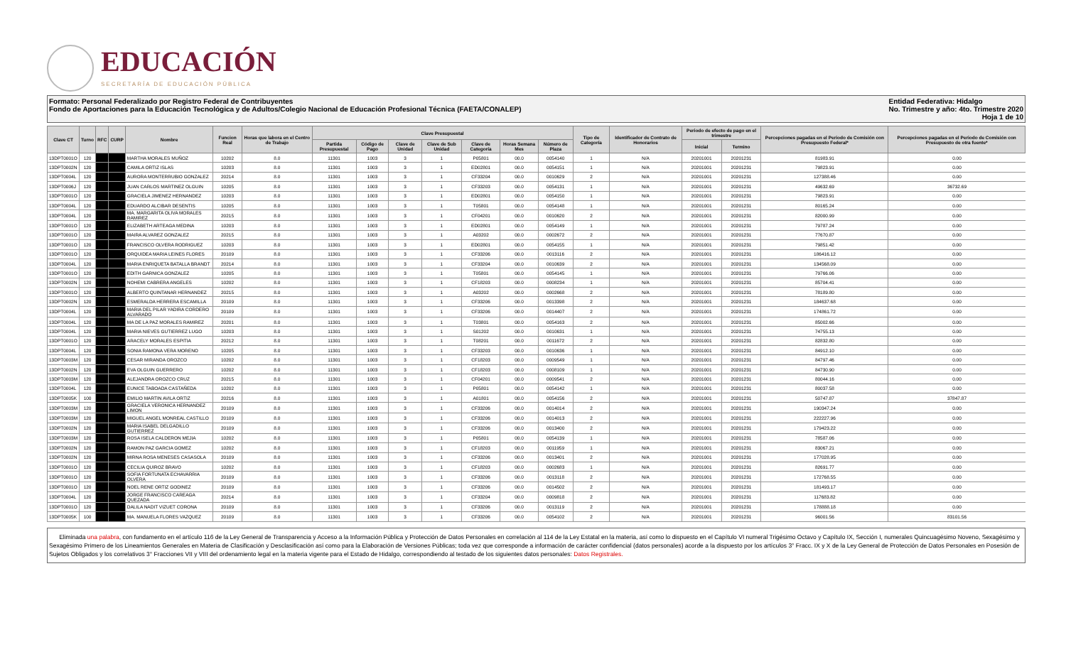EDUCACIÓN
SECRETARÍA DE EDUCACIÓN PÚBLICA
Formato: Personal Federalizado por Registro Federal de Contribuyentes
Fondo de Aportaciones para la Educación Tecnológica y de Adultos/Colegio Nacional de Educación Profesional Técnica (FAETA/CONALEP)
Entidad Federativa: Hidalgo
No. Trimestre y año: 4to. Trimestre 2020
Hoja 1 de 10
| Clave CT | Turno | RFC | CURP | Nombre | Funcion Real | Horas que labora en el Centro de Trabajo | Clave Presupuestal | | | | | | | Tipo de Categoría | Identificador de Contrato de Honorarios | Periodo de efecto de pago en el trimestre | | Percepciones pagadas en el Periodo de Comisión con Presupuesto Federal* | Percepciones pagadas en el Periodo de Comisión con Presupuesto de otra fuente* |
| --- | --- | --- | --- | --- | --- | --- | --- | --- | --- | --- | --- | --- | --- | --- | --- | --- | --- | --- | --- |
| | | | | | | | Partida Presupuestal | Código de Pago | Clave de Unidad | Clave de Sub Unidad | Clave de Categoría | Horas Semana Mes | Número de Plaza | | | Inicial | Termino | | |
| 13DPT0001O | 120 | | | MARTHA MORALES MUÑOZ | 10202 | 8.0 | 11301 | 1003 | 3 | 1 | P05801 | 00.0 | 0054140 | 1 | N/A | 20201001 | 20201231 | 81983.91 | 0.00 |
| 13DPT0002N | 120 | | | CAMILA ORTIZ ISLAS | 10203 | 8.0 | 11301 | 1003 | 3 | 1 | ED02801 | 00.0 | 0054151 | 1 | N/A | 20201001 | 20201231 | 79823.91 | 0.00 |
| 13DPT0004L | 120 | | | AURORA MONTERRUBIO GONZALEZ | 20214 | 8.0 | 11301 | 1003 | 3 | 1 | CF33204 | 00.0 | 0010629 | 2 | N/A | 20201001 | 20201231 | 127388.46 | 0.00 |
| 13DPT0006J | 120 | | | JUAN CARLOS MARTINEZ OLGUIN | 10205 | 8.0 | 11301 | 1003 | 3 | 1 | CF33203 | 00.0 | 0054131 | 1 | N/A | 20201001 | 20201231 | 49632.69 | 36732.69 |
| 13DPT0001O | 120 | | | GRACIELA JIMENEZ HERNANDEZ | 10203 | 8.0 | 11301 | 1003 | 3 | 1 | ED02801 | 00.0 | 0054150 | 1 | N/A | 20201001 | 20201231 | 79823.91 | 0.00 |
| 13DPT0004L | 120 | | | EDUARDO ALCIBAR DESENTIS | 10205 | 8.0 | 11301 | 1003 | 3 | 1 | T05801 | 00.0 | 0054148 | 1 | N/A | 20201001 | 20201231 | 80165.24 | 0.00 |
| 13DPT0004L | 120 | | | MA. MARGARITA OLIVA MORALES RAMIREZ | 20215 | 8.0 | 11301 | 1003 | 3 | 1 | CF04201 | 00.0 | 0010620 | 2 | N/A | 20201001 | 20201231 | 82000.99 | 0.00 |
| 13DPT0001O | 120 | | | ELIZABETH ARTEAGA MEDINA | 10203 | 8.0 | 11301 | 1003 | 3 | 1 | ED02801 | 00.0 | 0054149 | 1 | N/A | 20201001 | 20201231 | 79787.24 | 0.00 |
| 13DPT0001O | 120 | | | MAIRA ALVAREZ GONZALEZ | 20215 | 8.0 | 11301 | 1003 | 3 | 1 | A03202 | 00.0 | 0002672 | 2 | N/A | 20201001 | 20201231 | 77670.87 | 0.00 |
| 13DPT0001O | 120 | | | FRANCISCO OLVERA RODRIGUEZ | 10203 | 8.0 | 11301 | 1003 | 3 | 1 | ED02801 | 00.0 | 0054155 | 1 | N/A | 20201001 | 20201231 | 79851.42 | 0.00 |
| 13DPT0001O | 120 | | | ORQUIDEA MARIA LEINES FLORES | 20109 | 8.0 | 11301 | 1003 | 3 | 1 | CF33206 | 00.0 | 0013116 | 2 | N/A | 20201001 | 20201231 | 186416.12 | 0.00 |
| 13DPT0004L | 120 | | | MARIA ENRIQUETA BATALLA BRANDT | 20214 | 8.0 | 11301 | 1003 | 3 | 1 | CF33204 | 00.0 | 0010639 | 2 | N/A | 20201001 | 20201231 | 134568.09 | 0.00 |
| 13DPT0001O | 120 | | | EDITH GARNICA GONZALEZ | 10205 | 8.0 | 11301 | 1003 | 3 | 1 | T05801 | 00.0 | 0054145 | 1 | N/A | 20201001 | 20201231 | 79766.06 | 0.00 |
| 13DPT0002N | 120 | | | NOHEMI CABRERA ANGELES | 10202 | 8.0 | 11301 | 1003 | 3 | 1 | CF18203 | 00.0 | 0008234 | 1 | N/A | 20201001 | 20201231 | 85704.41 | 0.00 |
| 13DPT0001O | 120 | | | ALBERTO QUINTANAR HERNANDEZ | 20215 | 8.0 | 11301 | 1003 | 3 | 1 | A03202 | 00.0 | 0002668 | 2 | N/A | 20201001 | 20201231 | 78189.80 | 0.00 |
| 13DPT0002N | 120 | | | ESMERALDA HERRERA ESCAMILLA | 20109 | 8.0 | 11301 | 1003 | 3 | 1 | CF33206 | 00.0 | 0013398 | 2 | N/A | 20201001 | 20201231 | 184637.68 | 0.00 |
| 13DPT0004L | 120 | | | MARIA DEL PILAR YADIRA CORDERO ALVARADO | 20109 | 8.0 | 11301 | 1003 | 3 | 1 | CF33206 | 00.0 | 0014407 | 2 | N/A | 20201001 | 20201231 | 174861.72 | 0.00 |
| 13DPT0004L | 120 | | | MA DE LA PAZ MORALES RAMIREZ | 20201 | 8.0 | 11301 | 1003 | 3 | 1 | T03801 | 00.0 | 0054163 | 2 | N/A | 20201001 | 20201231 | 85002.66 | 0.00 |
| 13DPT0004L | 120 | | | MARIA NIEVES GUTIERREZ LUGO | 10203 | 8.0 | 11301 | 1003 | 3 | 1 | S01202 | 00.0 | 0010631 | 1 | N/A | 20201001 | 20201231 | 74755.13 | 0.00 |
| 13DPT0001O | 120 | | | ARACELY MORALES ESPITIA | 20212 | 8.0 | 11301 | 1003 | 3 | 1 | T08201 | 00.0 | 0011672 | 2 | N/A | 20201001 | 20201231 | 82832.80 | 0.00 |
| 13DPT0004L | 120 | | | SONIA RAMONA VERA MORENO | 10205 | 8.0 | 11301 | 1003 | 3 | 1 | CF33203 | 00.0 | 0010636 | 1 | N/A | 20201001 | 20201231 | 84912.10 | 0.00 |
| 13DPT0003M | 120 | | | CESAR MIRANDA OROZCO | 10202 | 8.0 | 11301 | 1003 | 3 | 1 | CF18203 | 00.0 | 0009549 | 1 | N/A | 20201001 | 20201231 | 84797.46 | 0.00 |
| 13DPT0002N | 120 | | | EVA OLGUIN GUERRERO | 10202 | 8.0 | 11301 | 1003 | 3 | 1 | CF18203 | 00.0 | 0008109 | 1 | N/A | 20201001 | 20201231 | 84730.90 | 0.00 |
| 13DPT0003M | 120 | | | ALEJANDRA OROZCO CRUZ | 20215 | 8.0 | 11301 | 1003 | 3 | 1 | CF04201 | 00.0 | 0009541 | 2 | N/A | 20201001 | 20201231 | 80044.16 | 0.00 |
| 13DPT0004L | 120 | | | EUNICE TABOADA CASTAÑEDA | 10202 | 8.0 | 11301 | 1003 | 3 | 1 | P05801 | 00.0 | 0054142 | 1 | N/A | 20201001 | 20201231 | 80037.58 | 0.00 |
| 13DPT0005K | 100 | | | EMILIO MARTIN AVILA ORTIZ | 20216 | 8.0 | 11301 | 1003 | 3 | 1 | A01801 | 00.0 | 0054156 | 2 | N/A | 20201001 | 20201231 | 50747.87 | 37847.87 |
| 13DPT0003M | 120 | | | GRACIELA VERONICA HERNANDEZ LIMON | 20109 | 8.0 | 11301 | 1003 | 3 | 1 | CF33206 | 00.0 | 0014014 | 2 | N/A | 20201001 | 20201231 | 190347.24 | 0.00 |
| 13DPT0003M | 120 | | | MIGUEL ANGEL MONREAL CASTILLO | 20109 | 8.0 | 11301 | 1003 | 3 | 1 | CF33206 | 00.0 | 0014013 | 2 | N/A | 20201001 | 20201231 | 222227.96 | 0.00 |
| 13DPT0002N | 120 | | | MARIA ISABEL DELGADILLO GUTIERREZ | 20109 | 8.0 | 11301 | 1003 | 3 | 1 | CF33206 | 00.0 | 0013400 | 2 | N/A | 20201001 | 20201231 | 179423.22 | 0.00 |
| 13DPT0003M | 120 | | | ROSA ISELA CALDERON MEJIA | 10202 | 8.0 | 11301 | 1003 | 3 | 1 | P05801 | 00.0 | 0054139 | 1 | N/A | 20201001 | 20201231 | 78587.06 | 0.00 |
| 13DPT0002N | 120 | | | RAMON PAZ GARCIA GOMEZ | 10202 | 8.0 | 11301 | 1003 | 3 | 1 | CF18203 | 00.0 | 0011959 | 1 | N/A | 20201001 | 20201231 | 83067.21 | 0.00 |
| 13DPT0002N | 120 | | | MIRNA ROSA MENESES CASASOLA | 20109 | 8.0 | 11301 | 1003 | 3 | 1 | CF33206 | 00.0 | 0013401 | 2 | N/A | 20201001 | 20201231 | 177028.95 | 0.00 |
| 13DPT0001O | 120 | | | CECILIA QUIROZ BRAVO | 10202 | 8.0 | 11301 | 1003 | 3 | 1 | CF18203 | 00.0 | 0002683 | 1 | N/A | 20201001 | 20201231 | 82691.77 | 0.00 |
| 13DPT0001O | 120 | | | SOFIA FORTUNATA ECHAVARRIA OLVERA | 20109 | 8.0 | 11301 | 1003 | 3 | 1 | CF33206 | 00.0 | 0013118 | 2 | N/A | 20201001 | 20201231 | 172768.55 | 0.00 |
| 13DPT0001O | 120 | | | NOEL RENE ORTIZ GODINEZ | 20109 | 8.0 | 11301 | 1003 | 3 | 1 | CF33206 | 00.0 | 0014502 | 2 | N/A | 20201001 | 20201231 | 181493.17 | 0.00 |
| 13DPT0004L | 120 | | | JORGE FRANCISCO CAREAGA QUEZADA | 20214 | 8.0 | 11301 | 1003 | 3 | 1 | CF33204 | 00.0 | 0009818 | 2 | N/A | 20201001 | 20201231 | 117683.82 | 0.00 |
| 13DPT0001O | 120 | | | DALILA NADIT VIZUET CORONA | 20109 | 8.0 | 11301 | 1003 | 3 | 1 | CF33206 | 00.0 | 0013119 | 2 | N/A | 20201001 | 20201231 | 178888.18 | 0.00 |
| 13DPT0005K | 100 | | | MA. MANUELA FLORES VAZQUEZ | 20109 | 8.0 | 11301 | 1003 | 3 | 1 | CF33206 | 00.0 | 0054102 | 2 | N/A | 20201001 | 20201231 | 96001.56 | 83101.56 |
Eliminada una palabra, con fundamento en el artículo 116 de la Ley General de Transparencia y Acceso a la Información Pública y Protección de Datos Personales en correlación al 114 de la Ley Estatal en la materia, así como lo dispuesto en el Capítulo VI numeral Trigésimo Octavo y Capítulo IX, Sección I, numerales Quincuagésimo Noveno, Sexagésimo y Sexagésimo Primero de los Lineamientos Generales en Materia de Clasificación y Desclasificación así como para la Elaboración de Versiones Públicas; toda vez que corresponde a información de carácter confidencial (datos personales) acorde a la dispuesto por los artículos 3° Fracc. IX y X de la Ley General de Protección de Datos Personales en Posesión de Sujetos Obligados y los correlativos 3° Fracciones VII y VIII del ordenamiento legal en la materia vigente para el Estado de Hidalgo, correspondiendo al testado de los siguientes datos personales: Datos Registrales.